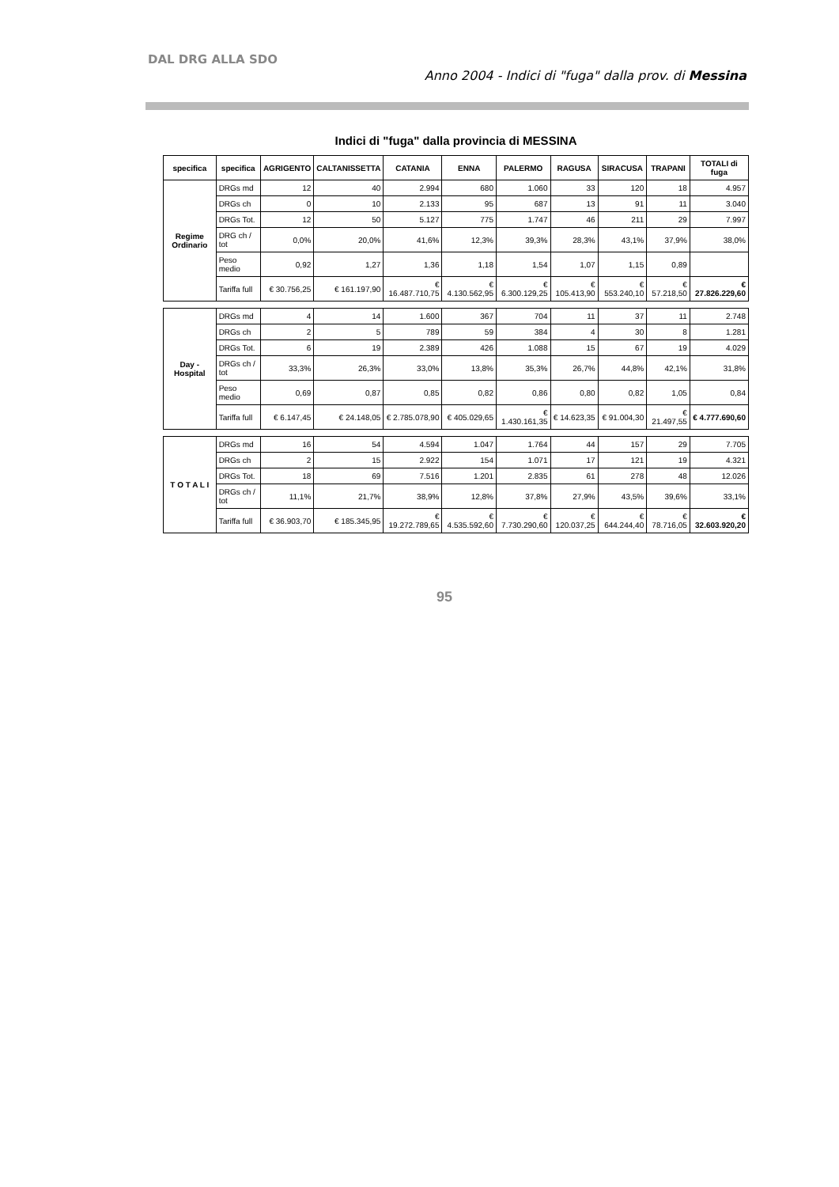DAL DRG ALLA SDO
Anno 2004 - Indici di "fuga" dalla prov. di Messina
Indici di "fuga" dalla provincia di MESSINA
| specifica | specifica | AGRIGENTO | CALTANISSETTA | CATANIA | ENNA | PALERMO | RAGUSA | SIRACUSA | TRAPANI | TOTALI di fuga |
| --- | --- | --- | --- | --- | --- | --- | --- | --- | --- | --- |
| Regime Ordinario | DRGs md | 12 | 40 | 2.994 | 680 | 1.060 | 33 | 120 | 18 | 4.957 |
| | DRGs ch | 0 | 10 | 2.133 | 95 | 687 | 13 | 91 | 11 | 3.040 |
| | DRGs Tot. | 12 | 50 | 5.127 | 775 | 1.747 | 46 | 211 | 29 | 7.997 |
| | DRG ch / tot | 0,0% | 20,0% | 41,6% | 12,3% | 39,3% | 28,3% | 43,1% | 37,9% | 38,0% |
| | Peso medio | 0,92 | 1,27 | 1,36 | 1,18 | 1,54 | 1,07 | 1,15 | 0,89 | |
| | Tariffa full | € 30.756,25 | € 161.197,90 | € 16.487.710,75 | € 4.130.562,95 | € 6.300.129,25 | € 105.413,90 | € 553.240,10 | € 57.218,50 | € 27.826.229,60 |
| Day - Hospital | DRGs md | 4 | 14 | 1.600 | 367 | 704 | 11 | 37 | 11 | 2.748 |
| | DRGs ch | 2 | 5 | 789 | 59 | 384 | 4 | 30 | 8 | 1.281 |
| | DRGs Tot. | 6 | 19 | 2.389 | 426 | 1.088 | 15 | 67 | 19 | 4.029 |
| | DRGs ch / tot | 33,3% | 26,3% | 33,0% | 13,8% | 35,3% | 26,7% | 44,8% | 42,1% | 31,8% |
| | Peso medio | 0,69 | 0,87 | 0,85 | 0,82 | 0,86 | 0,80 | 0,82 | 1,05 | 0,84 |
| | Tariffa full | € 6.147,45 | € 24.148,05 | € 2.785.078,90 | € 405.029,65 | € 1.430.161,35 | € 14.623,35 | € 91.004,30 | € 21.497,55 | € 4.777.690,60 |
| T O T A L I | DRGs md | 16 | 54 | 4.594 | 1.047 | 1.764 | 44 | 157 | 29 | 7.705 |
| | DRGs ch | 2 | 15 | 2.922 | 154 | 1.071 | 17 | 121 | 19 | 4.321 |
| | DRGs Tot. | 18 | 69 | 7.516 | 1.201 | 2.835 | 61 | 278 | 48 | 12.026 |
| | DRGs ch / tot | 11,1% | 21,7% | 38,9% | 12,8% | 37,8% | 27,9% | 43,5% | 39,6% | 33,1% |
| | Tariffa full | € 36.903,70 | € 185.345,95 | € 19.272.789,65 | € 4.535.592,60 | € 7.730.290,60 | € 120.037,25 | € 644.244,40 | € 78.716,05 | € 32.603.920,20 |
95